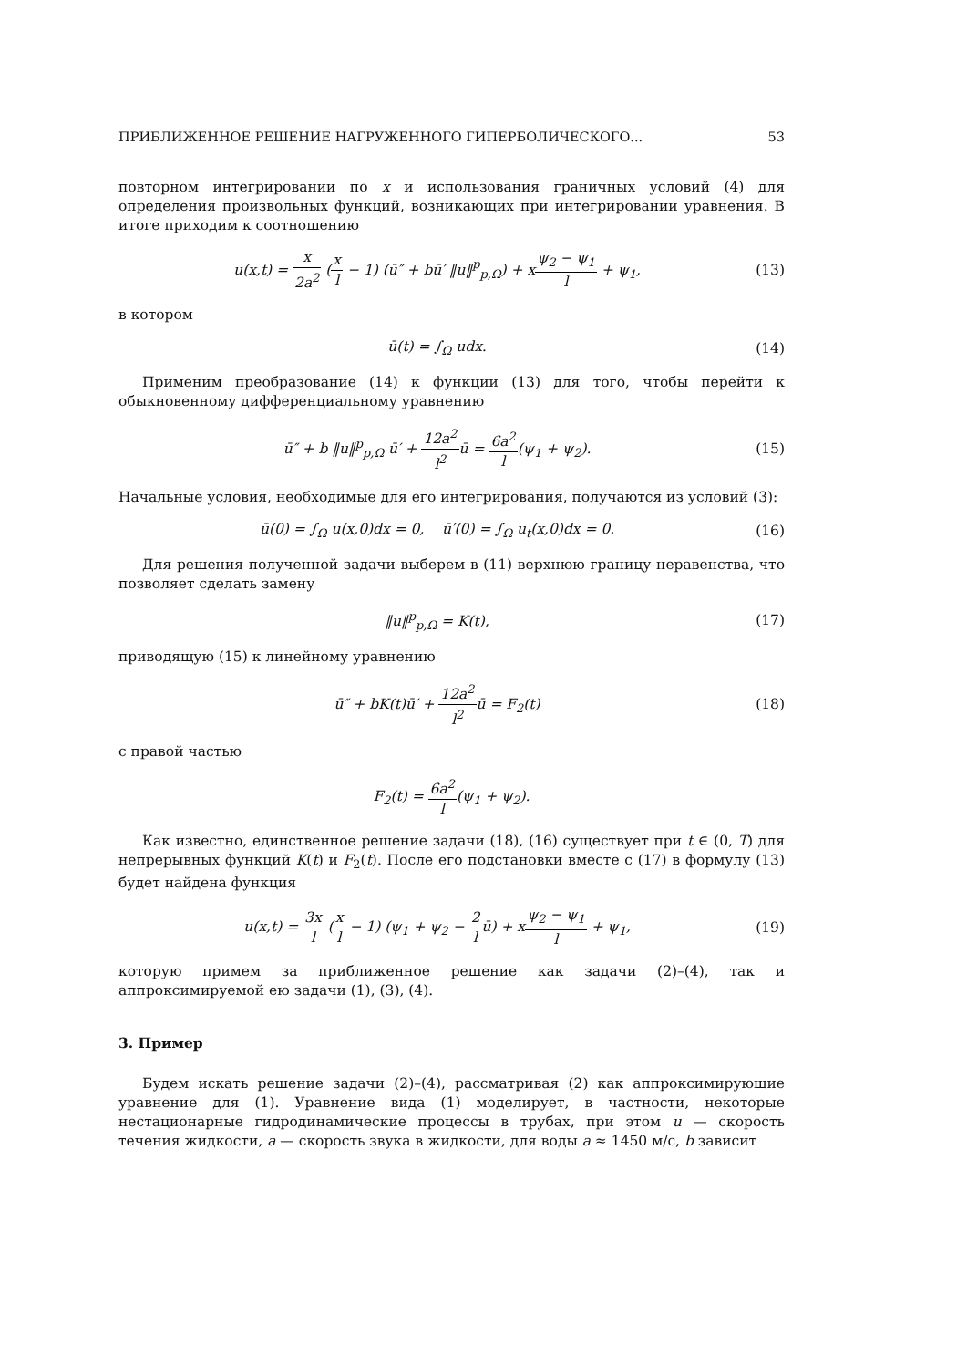ПРИБЛИЖЕННОЕ РЕШЕНИЕ НАГРУЖЕННОГО ГИПЕРБОЛИЧЕСКОГО... 53
повторном интегрировании по x и использования граничных условий (4) для определения произвольных функций, возникающих при интегрировании уравнения. В итоге приходим к соотношению
u(x,t) = x 2a<sup>2</sup> (x l − 1) (ū″ + bū′ ‖u‖<sup>p</sup><sub>p,Ω</sub>) + xψ<sub>2</sub> − ψ<sub>1</sub> l + ψ<sub>1</sub>, (13)
в котором
ū(t) = ∫<sub>Ω</sub> udx. (14)
Применим преобразование (14) к функции (13) для того, чтобы перейти к обыкновенному дифференциальному уравнению
ū″ + b ‖u‖<sup>p</sup><sub>p,Ω</sub> ū′ + 12a<sup>2</sup> l<sup>2</sup>ū = 6a<sup>2</sup> l(ψ<sub>1</sub> + ψ<sub>2</sub>). (15)
Начальные условия, необходимые для его интегрирования, получаются из условий (3):
ū(0) = ∫<sub>Ω</sub> u(x,0)dx = 0, ū′(0) = ∫<sub>Ω</sub> u<sub>t</sub>(x,0)dx = 0. (16)
Для решения полученной задачи выберем в (11) верхнюю границу неравенства, что позволяет сделать замену
‖u‖<sup>p</sup><sub>p,Ω</sub> = K(t), (17)
приводящую (15) к линейному уравнению
ū″ + bK(t)ū′ + 12a<sup>2</sup> l<sup>2</sup>ū = F<sub>2</sub>(t) (18)
с правой частью
F<sub>2</sub>(t) = 6a<sup>2</sup> l(ψ<sub>1</sub> + ψ<sub>2</sub>).
Как известно, единственное решение задачи (18), (16) существует при t ∈ (0, T) для непрерывных функций K(t) и F<sub>2</sub>(t). После его подстановки вместе с (17) в формулу (13) будет найдена функция
u(x,t) = 3x l (x l − 1) (ψ<sub>1</sub> + ψ<sub>2</sub> − 2 lū) + xψ<sub>2</sub> − ψ<sub>1</sub> l + ψ<sub>1</sub>, (19)
которую примем за приближенное решение как задачи (2)–(4), так и аппроксимируемой ею задачи (1), (3), (4).
3. Пример
Будем искать решение задачи (2)–(4), рассматривая (2) как аппроксимирующие уравнение для (1). Уравнение вида (1) моделирует, в частности, некоторые нестационарные гидродинамические процессы в трубах, при этом u — скорость течения жидкости, a — скорость звука в жидкости, для воды a ≈ 1450 м/с, b зависит